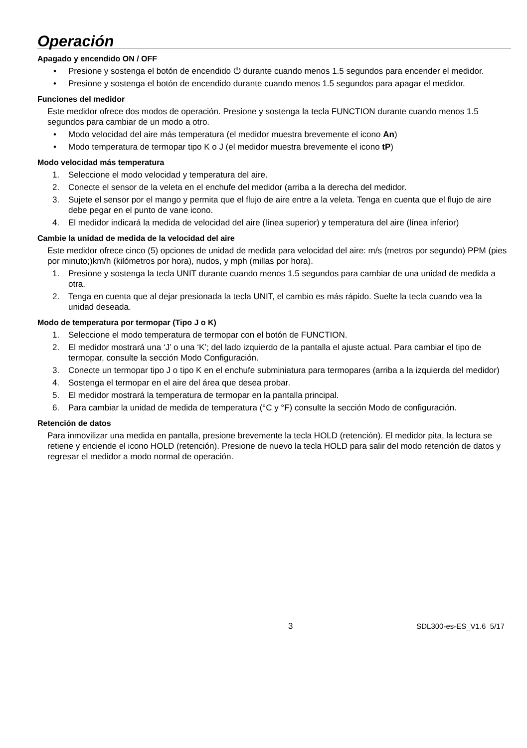Operación
Apagado y encendido ON / OFF
• Presione y sostenga el botón de encendido ⏻ durante cuando menos 1.5 segundos para encender el medidor.
• Presione y sostenga el botón de encendido durante cuando menos 1.5 segundos para apagar el medidor.
Funciones del medidor
Este medidor ofrece dos modos de operación. Presione y sostenga la tecla FUNCTION durante cuando menos 1.5 segundos para cambiar de un modo a otro.
• Modo velocidad del aire más temperatura (el medidor muestra brevemente el icono An)
• Modo temperatura de termopar tipo K o J (el medidor muestra brevemente el icono tP)
Modo velocidad más temperatura
1. Seleccione el modo velocidad y temperatura del aire.
2. Conecte el sensor de la veleta en el enchufe del medidor (arriba a la derecha del medidor.
3. Sujete el sensor por el mango y permita que el flujo de aire entre a la veleta. Tenga en cuenta que el flujo de aire debe pegar en el punto de vane icono.
4. El medidor indicará la medida de velocidad del aire (línea superior) y temperatura del aire (línea inferior)
Cambie la unidad de medida de la velocidad del aire
Este medidor ofrece cinco (5) opciones de unidad de medida para velocidad del aire: m/s (metros por segundo) PPM (pies por minuto;)km/h (kilómetros por hora), nudos, y mph (millas por hora).
1. Presione y sostenga la tecla UNIT durante cuando menos 1.5 segundos para cambiar de una unidad de medida a otra.
2. Tenga en cuenta que al dejar presionada la tecla UNIT, el cambio es más rápido. Suelte la tecla cuando vea la unidad deseada.
Modo de temperatura por termopar (Tipo J o K)
1. Seleccione el modo temperatura de termopar con el botón de FUNCTION.
2. El medidor mostrará una ‘J’ o una ‘K’; del lado izquierdo de la pantalla el ajuste actual. Para cambiar el tipo de termopar, consulte la sección Modo Configuración.
3. Conecte un termopar tipo J o tipo K en el enchufe subminiatura para termopares (arriba a la izquierda del medidor)
4. Sostenga el termopar en el aire del área que desea probar.
5. El medidor mostrará la temperatura de termopar en la pantalla principal.
6. Para cambiar la unidad de medida de temperatura (°C y °F) consulte la sección Modo de configuración.
Retención de datos
Para inmovilizar una medida en pantalla, presione brevemente la tecla HOLD (retención). El medidor pita, la lectura se retiene y enciende el icono HOLD (retención). Presione de nuevo la tecla HOLD para salir del modo retención de datos y regresar el medidor a modo normal de operación.
3 SDL300-es-ES_V1.6 5/17